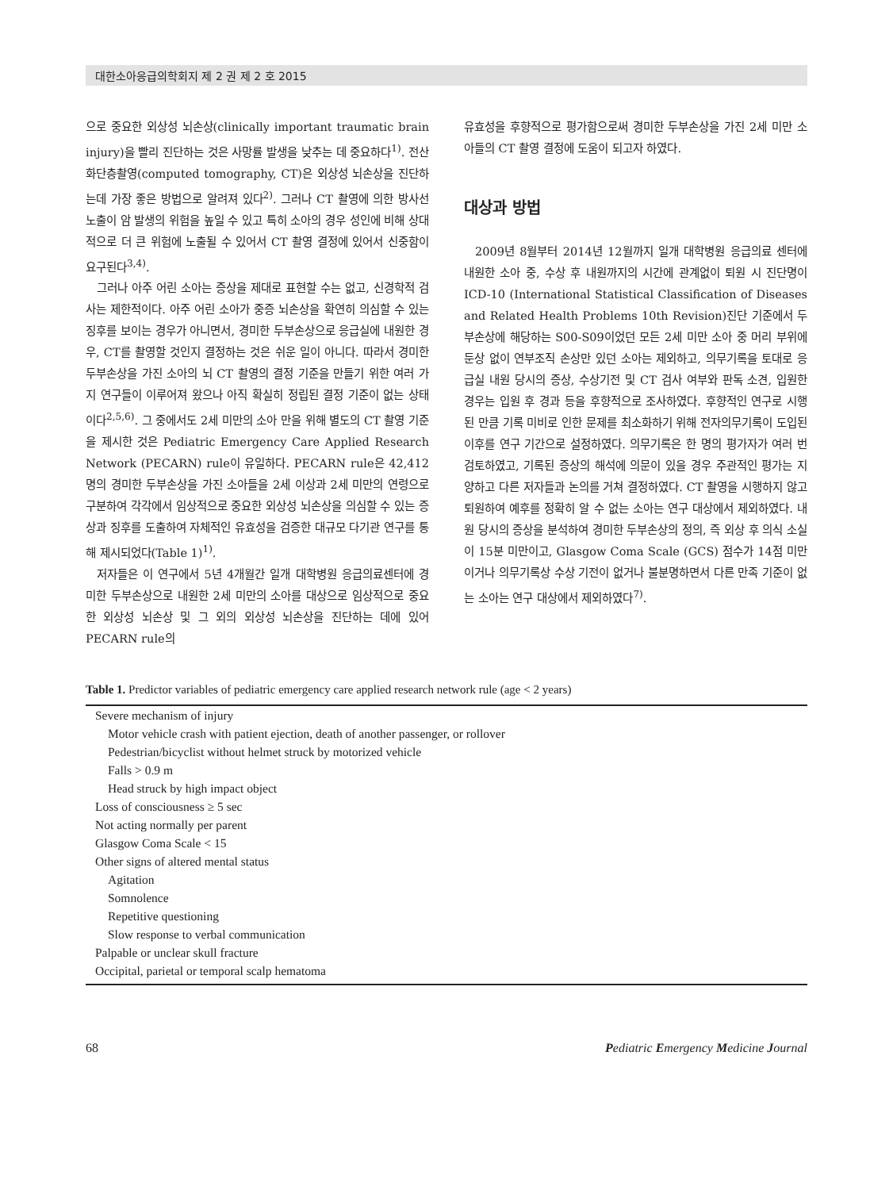대한소아응급의학회지 제 2 권 제 2 호 2015
으로 중요한 외상성 뇌손상(clinically important traumatic brain injury)을 빨리 진단하는 것은 사망률 발생을 낮추는 데 중요하다<sup>1)</sup>. 전산화단층촬영(computed tomography, CT)은 외상성 뇌손상을 진단하는데 가장 좋은 방법으로 알려져 있다<sup>2)</sup>. 그러나 CT 촬영에 의한 방사선 노출이 암 발생의 위험을 높일 수 있고 특히 소아의 경우 성인에 비해 상대적으로 더 큰 위험에 노출될 수 있어서 CT 촬영 결정에 있어서 신중함이 요구된다<sup>3,4)</sup>.
그러나 아주 어린 소아는 증상을 제대로 표현할 수는 없고, 신경학적 검사는 제한적이다. 아주 어린 소아가 중증 뇌손상을 확연히 의심할 수 있는 징후를 보이는 경우가 아니면서, 경미한 두부손상으로 응급실에 내원한 경우, CT를 촬영할 것인지 결정하는 것은 쉬운 일이 아니다. 따라서 경미한 두부손상을 가진 소아의 뇌 CT 촬영의 결정 기준을 만들기 위한 여러 가지 연구들이 이루어져 왔으나 아직 확실히 정립된 결정 기준이 없는 상태이다<sup>2,5,6)</sup>. 그 중에서도 2세 미만의 소아 만을 위해 별도의 CT 촬영 기준을 제시한 것은 Pediatric Emergency Care Applied Research Network (PECARN) rule이 유일하다. PECARN rule은 42,412명의 경미한 두부손상을 가진 소아들을 2세 이상과 2세 미만의 연령으로 구분하여 각각에서 임상적으로 중요한 외상성 뇌손상을 의심할 수 있는 증상과 징후를 도출하여 자체적인 유효성을 검증한 대규모 다기관 연구를 통해 제시되었다(Table 1)<sup>1)</sup>.
저자들은 이 연구에서 5년 4개월간 일개 대학병원 응급의료센터에 경미한 두부손상으로 내원한 2세 미만의 소아를 대상으로 임상적으로 중요한 외상성 뇌손상 및 그 외의 외상성 뇌손상을 진단하는 데에 있어 PECARN rule의
유효성을 후향적으로 평가함으로써 경미한 두부손상을 가진 2세 미만 소아들의 CT 촬영 결정에 도움이 되고자 하였다.
대상과 방법
2009년 8월부터 2014년 12월까지 일개 대학병원 응급의료 센터에 내원한 소아 중, 수상 후 내원까지의 시간에 관계없이 퇴원 시 진단명이 ICD-10 (International Statistical Classification of Diseases and Related Health Problems 10th Revision)진단 기준에서 두부손상에 해당하는 S00-S09이었던 모든 2세 미만 소아 중 머리 부위에 둔상 없이 연부조직 손상만 있던 소아는 제외하고, 의무기록을 토대로 응급실 내원 당시의 증상, 수상기전 및 CT 검사 여부와 판독 소견, 입원한 경우는 입원 후 경과 등을 후향적으로 조사하였다. 후향적인 연구로 시행된 만큼 기록 미비로 인한 문제를 최소화하기 위해 전자의무기록이 도입된 이후를 연구 기간으로 설정하였다. 의무기록은 한 명의 평가자가 여러 번 검토하였고, 기록된 증상의 해석에 의문이 있을 경우 주관적인 평가는 지양하고 다른 저자들과 논의를 거쳐 결정하였다. CT 촬영을 시행하지 않고 퇴원하여 예후를 정확히 알 수 없는 소아는 연구 대상에서 제외하였다. 내원 당시의 증상을 분석하여 경미한 두부손상의 정의, 즉 외상 후 의식 소실이 15분 미만이고, Glasgow Coma Scale (GCS) 점수가 14점 미만이거나 의무기록상 수상 기전이 없거나 불분명하면서 다른 만족 기준이 없는 소아는 연구 대상에서 제외하였다<sup>7)</sup>.
Table 1. Predictor variables of pediatric emergency care applied research network rule (age < 2 years)
| Severe mechanism of injury |
| Motor vehicle crash with patient ejection, death of another passenger, or rollover |
| Pedestrian/bicyclist without helmet struck by motorized vehicle |
| Falls > 0.9 m |
| Head struck by high impact object |
| Loss of consciousness ≥ 5 sec |
| Not acting normally per parent |
| Glasgow Coma Scale < 15 |
| Other signs of altered mental status |
| Agitation |
| Somnolence |
| Repetitive questioning |
| Slow response to verbal communication |
| Palpable or unclear skull fracture |
| Occipital, parietal or temporal scalp hematoma |
68 Pediatric Emergency Medicine Journal